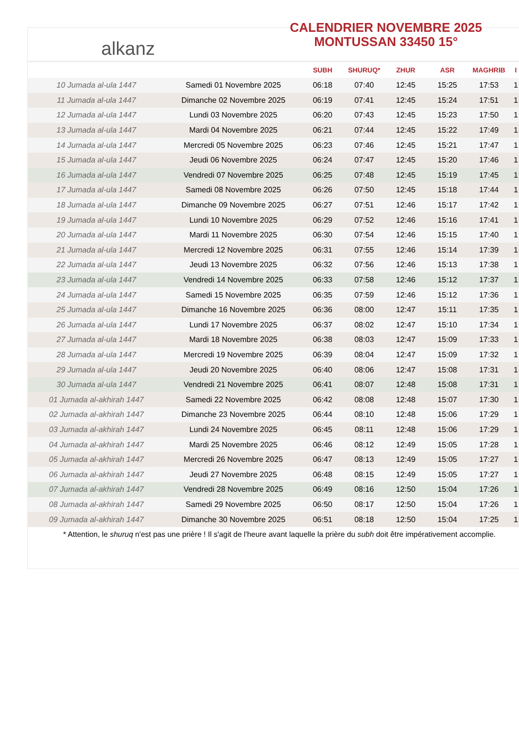alkanz
CALENDRIER NOVEMBRE 2025
MONTUSSAN 33450 15°
| | | SUBH | SHURUQ* | ZHUR | ASR | MAGHRIB | I |
| --- | --- | --- | --- | --- | --- | --- | --- |
| 10 Jumada al-ula 1447 | Samedi 01 Novembre 2025 | 06:18 | 07:40 | 12:45 | 15:25 | 17:53 | 1 |
| 11 Jumada al-ula 1447 | Dimanche 02 Novembre 2025 | 06:19 | 07:41 | 12:45 | 15:24 | 17:51 | 1 |
| 12 Jumada al-ula 1447 | Lundi 03 Novembre 2025 | 06:20 | 07:43 | 12:45 | 15:23 | 17:50 | 1 |
| 13 Jumada al-ula 1447 | Mardi 04 Novembre 2025 | 06:21 | 07:44 | 12:45 | 15:22 | 17:49 | 1 |
| 14 Jumada al-ula 1447 | Mercredi 05 Novembre 2025 | 06:23 | 07:46 | 12:45 | 15:21 | 17:47 | 1 |
| 15 Jumada al-ula 1447 | Jeudi 06 Novembre 2025 | 06:24 | 07:47 | 12:45 | 15:20 | 17:46 | 1 |
| 16 Jumada al-ula 1447 | Vendredi 07 Novembre 2025 | 06:25 | 07:48 | 12:45 | 15:19 | 17:45 | 1 |
| 17 Jumada al-ula 1447 | Samedi 08 Novembre 2025 | 06:26 | 07:50 | 12:45 | 15:18 | 17:44 | 1 |
| 18 Jumada al-ula 1447 | Dimanche 09 Novembre 2025 | 06:27 | 07:51 | 12:46 | 15:17 | 17:42 | 1 |
| 19 Jumada al-ula 1447 | Lundi 10 Novembre 2025 | 06:29 | 07:52 | 12:46 | 15:16 | 17:41 | 1 |
| 20 Jumada al-ula 1447 | Mardi 11 Novembre 2025 | 06:30 | 07:54 | 12:46 | 15:15 | 17:40 | 1 |
| 21 Jumada al-ula 1447 | Mercredi 12 Novembre 2025 | 06:31 | 07:55 | 12:46 | 15:14 | 17:39 | 1 |
| 22 Jumada al-ula 1447 | Jeudi 13 Novembre 2025 | 06:32 | 07:56 | 12:46 | 15:13 | 17:38 | 1 |
| 23 Jumada al-ula 1447 | Vendredi 14 Novembre 2025 | 06:33 | 07:58 | 12:46 | 15:12 | 17:37 | 1 |
| 24 Jumada al-ula 1447 | Samedi 15 Novembre 2025 | 06:35 | 07:59 | 12:46 | 15:12 | 17:36 | 1 |
| 25 Jumada al-ula 1447 | Dimanche 16 Novembre 2025 | 06:36 | 08:00 | 12:47 | 15:11 | 17:35 | 1 |
| 26 Jumada al-ula 1447 | Lundi 17 Novembre 2025 | 06:37 | 08:02 | 12:47 | 15:10 | 17:34 | 1 |
| 27 Jumada al-ula 1447 | Mardi 18 Novembre 2025 | 06:38 | 08:03 | 12:47 | 15:09 | 17:33 | 1 |
| 28 Jumada al-ula 1447 | Mercredi 19 Novembre 2025 | 06:39 | 08:04 | 12:47 | 15:09 | 17:32 | 1 |
| 29 Jumada al-ula 1447 | Jeudi 20 Novembre 2025 | 06:40 | 08:06 | 12:47 | 15:08 | 17:31 | 1 |
| 30 Jumada al-ula 1447 | Vendredi 21 Novembre 2025 | 06:41 | 08:07 | 12:48 | 15:08 | 17:31 | 1 |
| 01 Jumada al-akhirah 1447 | Samedi 22 Novembre 2025 | 06:42 | 08:08 | 12:48 | 15:07 | 17:30 | 1 |
| 02 Jumada al-akhirah 1447 | Dimanche 23 Novembre 2025 | 06:44 | 08:10 | 12:48 | 15:06 | 17:29 | 1 |
| 03 Jumada al-akhirah 1447 | Lundi 24 Novembre 2025 | 06:45 | 08:11 | 12:48 | 15:06 | 17:29 | 1 |
| 04 Jumada al-akhirah 1447 | Mardi 25 Novembre 2025 | 06:46 | 08:12 | 12:49 | 15:05 | 17:28 | 1 |
| 05 Jumada al-akhirah 1447 | Mercredi 26 Novembre 2025 | 06:47 | 08:13 | 12:49 | 15:05 | 17:27 | 1 |
| 06 Jumada al-akhirah 1447 | Jeudi 27 Novembre 2025 | 06:48 | 08:15 | 12:49 | 15:05 | 17:27 | 1 |
| 07 Jumada al-akhirah 1447 | Vendredi 28 Novembre 2025 | 06:49 | 08:16 | 12:50 | 15:04 | 17:26 | 1 |
| 08 Jumada al-akhirah 1447 | Samedi 29 Novembre 2025 | 06:50 | 08:17 | 12:50 | 15:04 | 17:26 | 1 |
| 09 Jumada al-akhirah 1447 | Dimanche 30 Novembre 2025 | 06:51 | 08:18 | 12:50 | 15:04 | 17:25 | 1 |
* Attention, le shuruq n'est pas une prière ! Il s'agit de l'heure avant laquelle la prière du subh doit être impérativement accomplie.